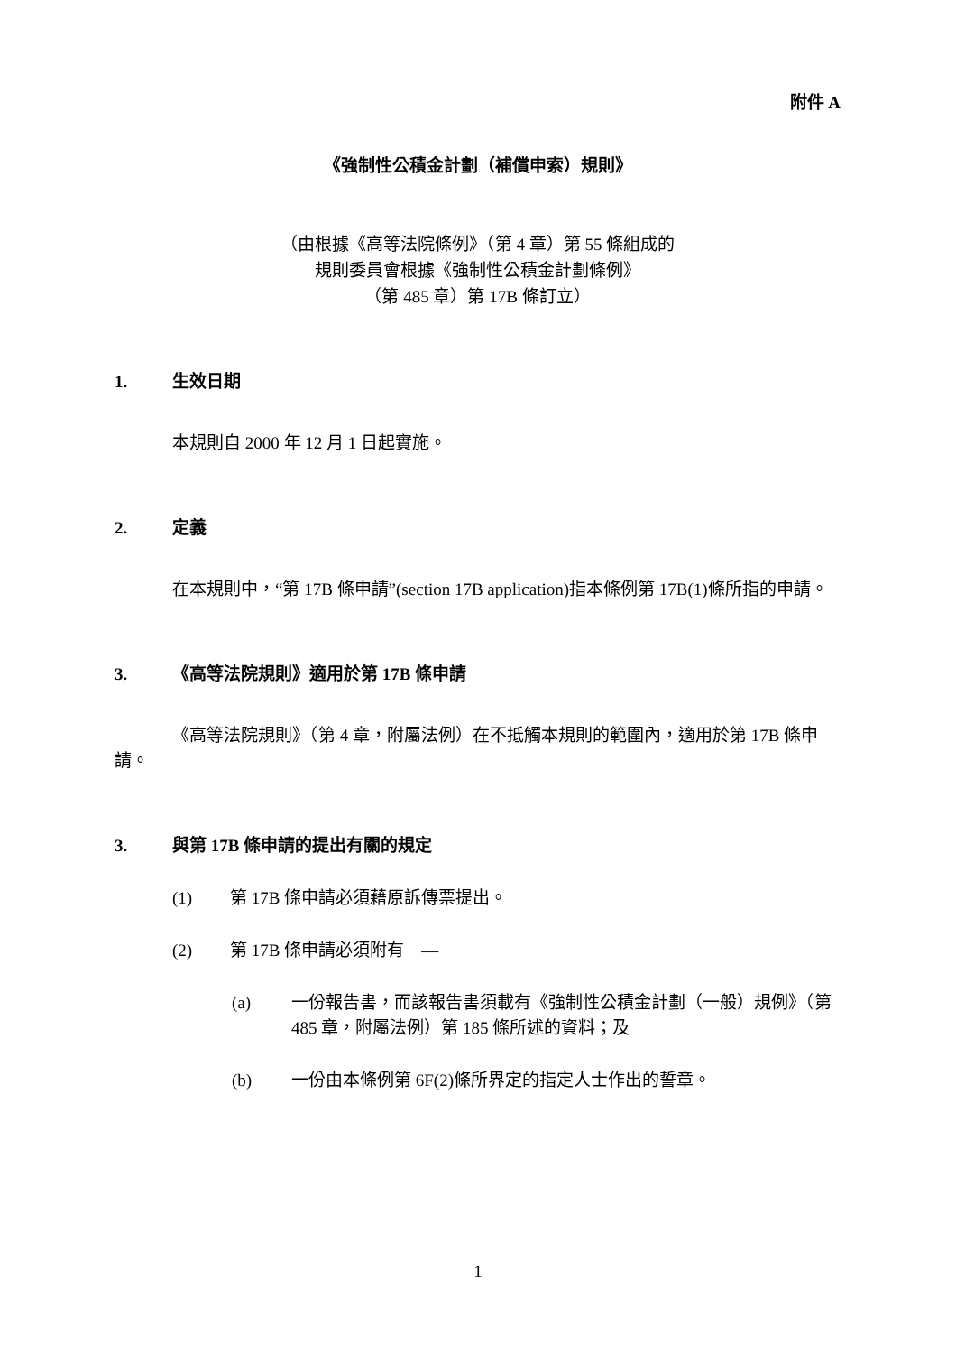附件 A
《強制性公積金計劃（補償申索）規則》
（由根據《高等法院條例》（第 4 章）第 55 條組成的
規則委員會根據《強制性公積金計劃條例》
（第 485 章）第 17B 條訂立）
1. 生效日期
本規則自 2000 年 12 月 1 日起實施。
2. 定義
在本規則中，“第 17B 條申請”(section 17B application)指本條例第 17B(1)條所指的申請。
3. 《高等法院規則》適用於第 17B 條申請
《高等法院規則》（第 4 章，附屬法例）在不抵觸本規則的範圍內，適用於第 17B 條申請。
3. 與第 17B 條申請的提出有關的規定
(1) 第 17B 條申請必須藉原訴傳票提出。
(2) 第 17B 條申請必須附有　—
(a) 一份報告書，而該報告書須載有《強制性公積金計劃（一般）規例》（第 485 章，附屬法例）第 185 條所述的資料；及
(b) 一份由本條例第 6F(2)條所界定的指定人士作出的誓章。
1